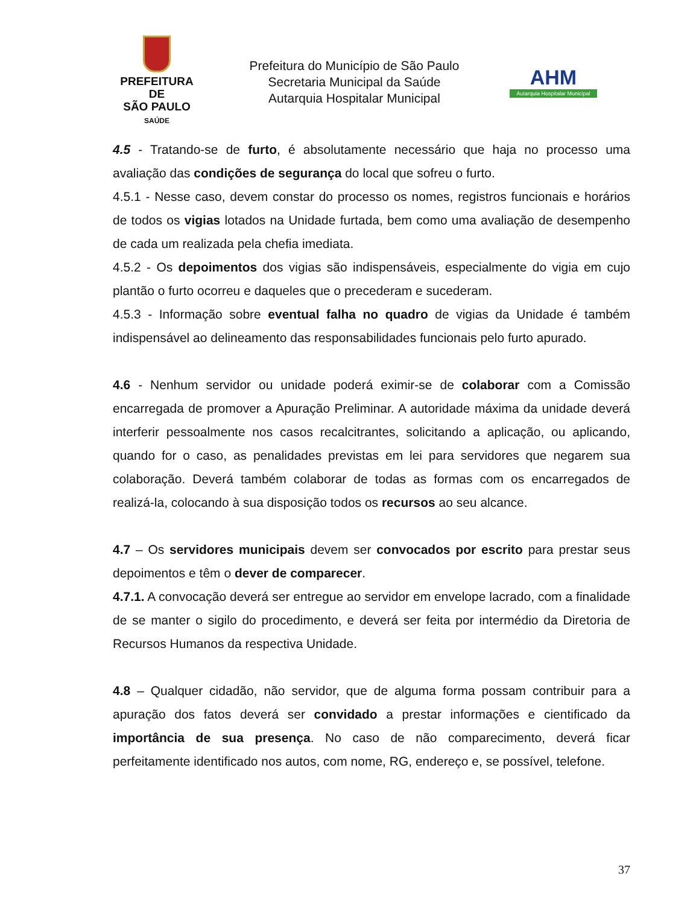PREFEITURA DE
SÃO PAULO
SAÚDE
Prefeitura do Município de São Paulo
Secretaria Municipal da Saúde
Autarquia Hospitalar Municipal
AHM
Autarquia Hospitalar Municipal
4.5 - Tratando-se de furto, é absolutamente necessário que haja no processo uma avaliação das condições de segurança do local que sofreu o furto.
4.5.1 - Nesse caso, devem constar do processo os nomes, registros funcionais e horários de todos os vigias lotados na Unidade furtada, bem como uma avaliação de desempenho de cada um realizada pela chefia imediata.
4.5.2 - Os depoimentos dos vigias são indispensáveis, especialmente do vigia em cujo plantão o furto ocorreu e daqueles que o precederam e sucederam.
4.5.3 - Informação sobre eventual falha no quadro de vigias da Unidade é também indispensável ao delineamento das responsabilidades funcionais pelo furto apurado.
4.6 - Nenhum servidor ou unidade poderá eximir-se de colaborar com a Comissão encarregada de promover a Apuração Preliminar. A autoridade máxima da unidade deverá interferir pessoalmente nos casos recalcitrantes, solicitando a aplicação, ou aplicando, quando for o caso, as penalidades previstas em lei para servidores que negarem sua colaboração. Deverá também colaborar de todas as formas com os encarregados de realizá-la, colocando à sua disposição todos os recursos ao seu alcance.
4.7 – Os servidores municipais devem ser convocados por escrito para prestar seus depoimentos e têm o dever de comparecer.
4.7.1. A convocação deverá ser entregue ao servidor em envelope lacrado, com a finalidade de se manter o sigilo do procedimento, e deverá ser feita por intermédio da Diretoria de Recursos Humanos da respectiva Unidade.
4.8 – Qualquer cidadão, não servidor, que de alguma forma possam contribuir para a apuração dos fatos deverá ser convidado a prestar informações e cientificado da importância de sua presença. No caso de não comparecimento, deverá ficar perfeitamente identificado nos autos, com nome, RG, endereço e, se possível, telefone.
37